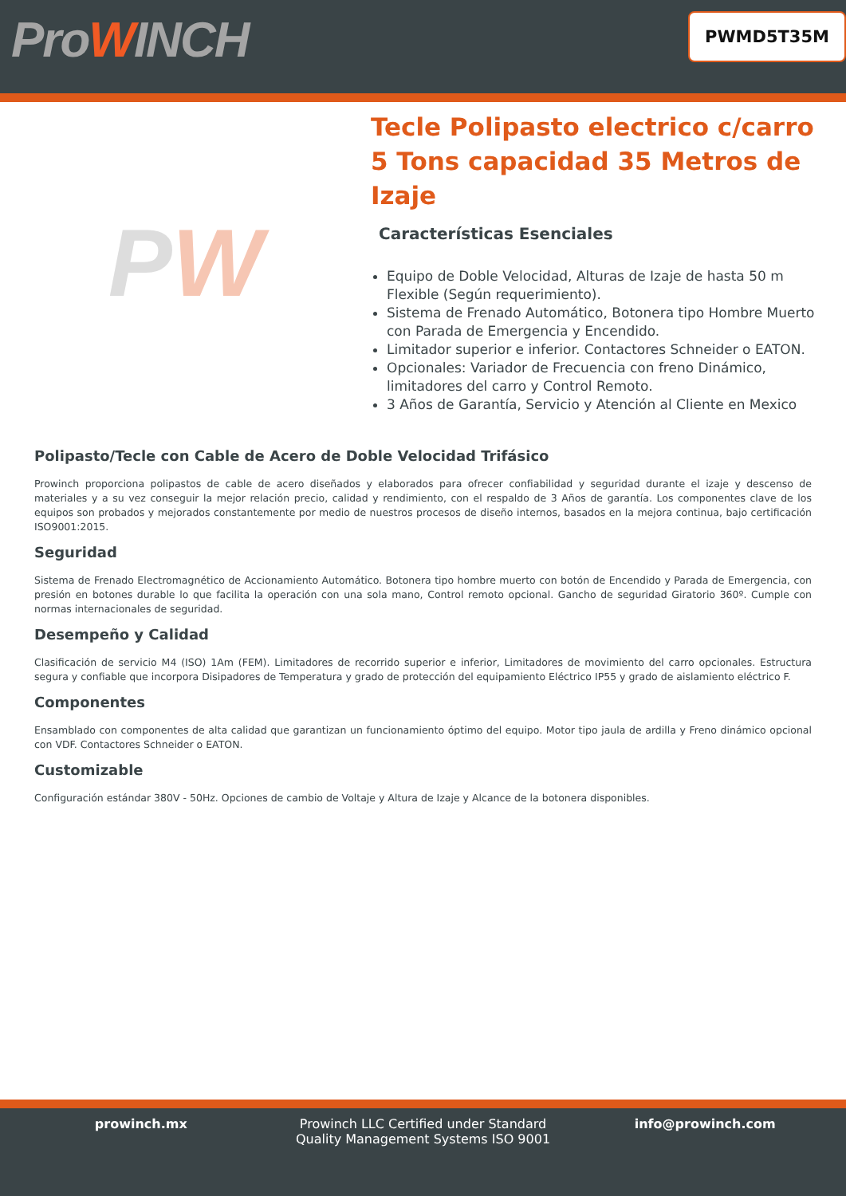ProWINCH
PWMD5T35M
P W
Tecle Polipasto electrico c/carro 5 Tons capacidad 35 Metros de Izaje
Características Esenciales
Equipo de Doble Velocidad, Alturas de Izaje de hasta 50 m Flexible (Según requerimiento).
Sistema de Frenado Automático, Botonera tipo Hombre Muerto con Parada de Emergencia y Encendido.
Limitador superior e inferior. Contactores Schneider o EATON.
Opcionales: Variador de Frecuencia con freno Dinámico, limitadores del carro y Control Remoto.
3 Años de Garantía, Servicio y Atención al Cliente en Mexico
Polipasto/Tecle con Cable de Acero de Doble Velocidad Trifásico
Prowinch proporciona polipastos de cable de acero diseñados y elaborados para ofrecer confiabilidad y seguridad durante el izaje y descenso de materiales y a su vez conseguir la mejor relación precio, calidad y rendimiento, con el respaldo de 3 Años de garantía. Los componentes clave de los equipos son probados y mejorados constantemente por medio de nuestros procesos de diseño internos, basados en la mejora continua, bajo certificación ISO9001:2015.
Seguridad
Sistema de Frenado Electromagnético de Accionamiento Automático. Botonera tipo hombre muerto con botón de Encendido y Parada de Emergencia, con presión en botones durable lo que facilita la operación con una sola mano, Control remoto opcional. Gancho de seguridad Giratorio 360º. Cumple con normas internacionales de seguridad.
Desempeño y Calidad
Clasificación de servicio M4 (ISO) 1Am (FEM). Limitadores de recorrido superior e inferior, Limitadores de movimiento del carro opcionales. Estructura segura y confiable que incorpora Disipadores de Temperatura y grado de protección del equipamiento Eléctrico IP55 y grado de aislamiento eléctrico F.
Componentes
Ensamblado con componentes de alta calidad que garantizan un funcionamiento óptimo del equipo. Motor tipo jaula de ardilla y Freno dinámico opcional con VDF. Contactores Schneider o EATON.
Customizable
Configuración estándar 380V - 50Hz. Opciones de cambio de Voltaje y Altura de Izaje y Alcance de la botonera disponibles.
prowinch.mx Prowinch LLC Certified under Standard Quality Management Systems ISO 9001
info@prowinch.com